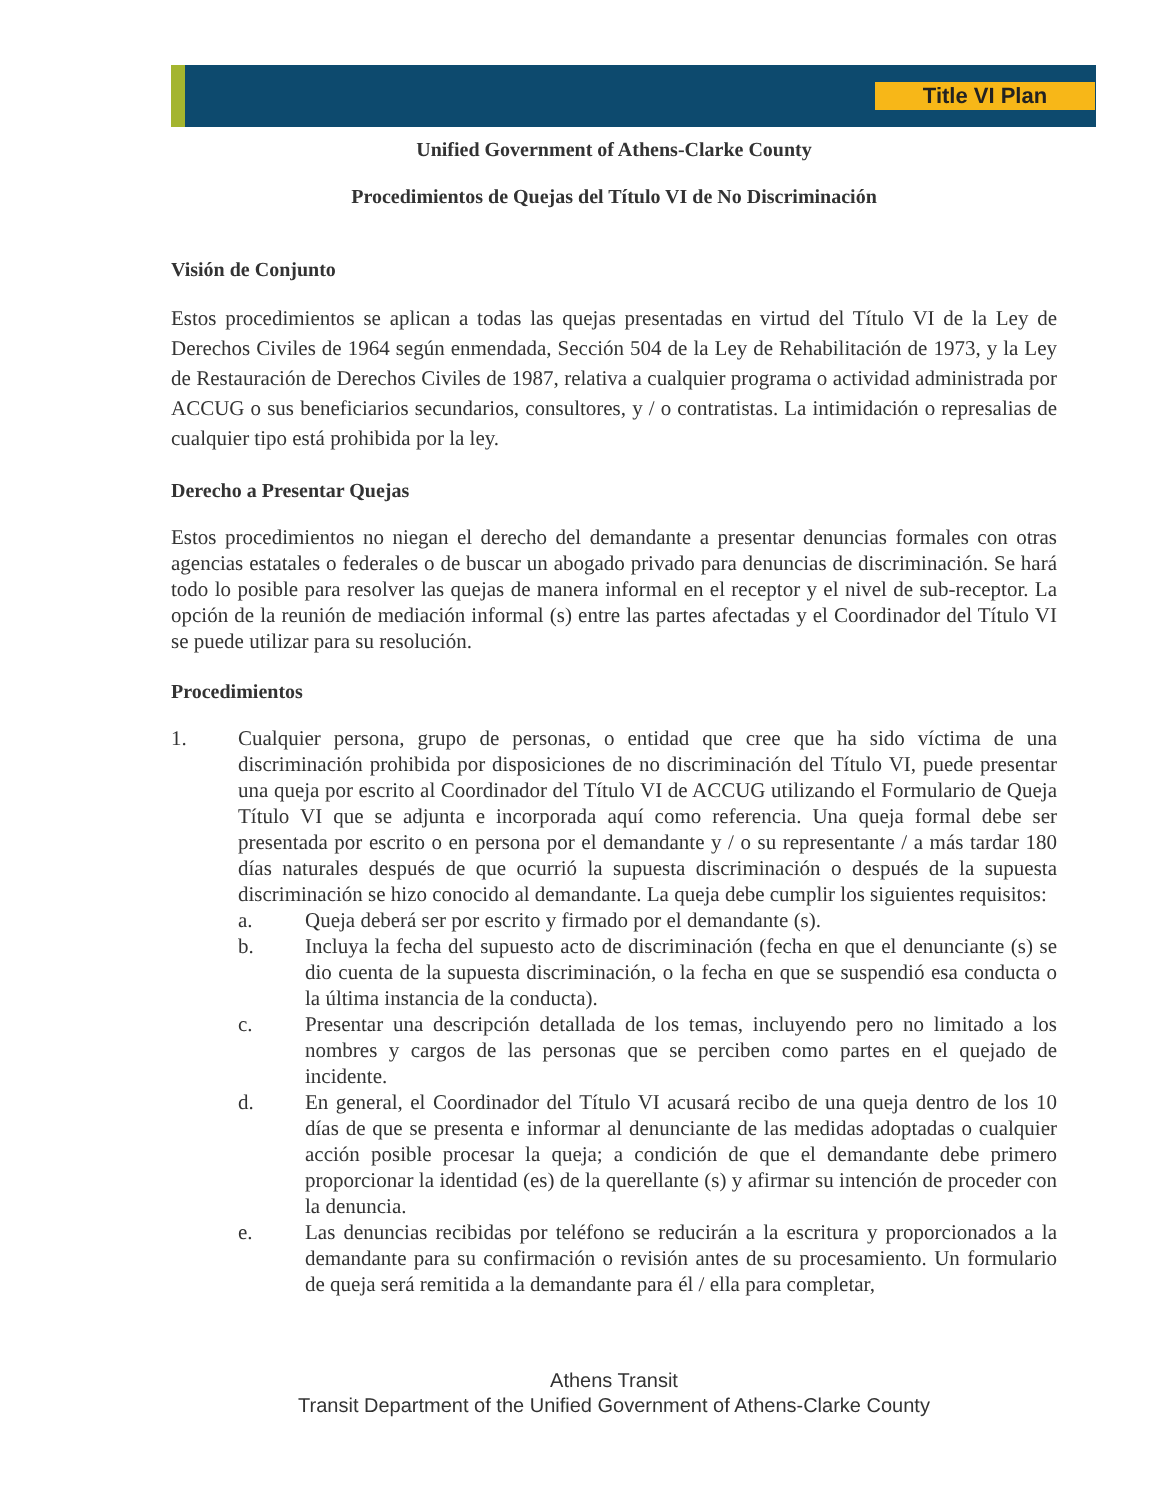Title VI Plan
Unified Government of Athens-Clarke County
Procedimientos de Quejas del Título VI de No Discriminación
Visión de Conjunto
Estos procedimientos se aplican a todas las quejas presentadas en virtud del Título VI de la Ley de Derechos Civiles de 1964 según enmendada, Sección 504 de la Ley de Rehabilitación de 1973, y la Ley de Restauración de Derechos Civiles de 1987, relativa a cualquier programa o actividad administrada por ACCUG o sus beneficiarios secundarios, consultores, y / o contratistas. La intimidación o represalias de cualquier tipo está prohibida por la ley.
Derecho a Presentar Quejas
Estos procedimientos no niegan el derecho del demandante a presentar denuncias formales con otras agencias estatales o federales o de buscar un abogado privado para denuncias de discriminación. Se hará todo lo posible para resolver las quejas de manera informal en el receptor y el nivel de sub-receptor. La opción de la reunión de mediación informal (s) entre las partes afectadas y el Coordinador del Título VI se puede utilizar para su resolución.
Procedimientos
1.
Cualquier persona, grupo de personas, o entidad que cree que ha sido víctima de una discriminación prohibida por disposiciones de no discriminación del Título VI, puede presentar una queja por escrito al Coordinador del Título VI de ACCUG utilizando el Formulario de Queja Título VI que se adjunta e incorporada aquí como referencia. Una queja formal debe ser presentada por escrito o en persona por el demandante y / o su representante / a más tardar 180 días naturales después de que ocurrió la supuesta discriminación o después de la supuesta discriminación se hizo conocido al demandante. La queja debe cumplir los siguientes requisitos:
a.
Queja deberá ser por escrito y firmado por el demandante (s).
b.
Incluya la fecha del supuesto acto de discriminación (fecha en que el denunciante (s) se dio cuenta de la supuesta discriminación, o la fecha en que se suspendió esa conducta o la última instancia de la conducta).
c.
Presentar una descripción detallada de los temas, incluyendo pero no limitado a los nombres y cargos de las personas que se perciben como partes en el quejado de incidente.
d.
En general, el Coordinador del Título VI acusará recibo de una queja dentro de los 10 días de que se presenta e informar al denunciante de las medidas adoptadas o cualquier acción posible procesar la queja; a condición de que el demandante debe primero proporcionar la identidad (es) de la querellante (s) y afirmar su intención de proceder con la denuncia.
e.
Las denuncias recibidas por teléfono se reducirán a la escritura y proporcionados a la demandante para su confirmación o revisión antes de su procesamiento. Un formulario de queja será remitida a la demandante para él / ella para completar,
Athens Transit
Transit Department of the Unified Government of Athens-Clarke County